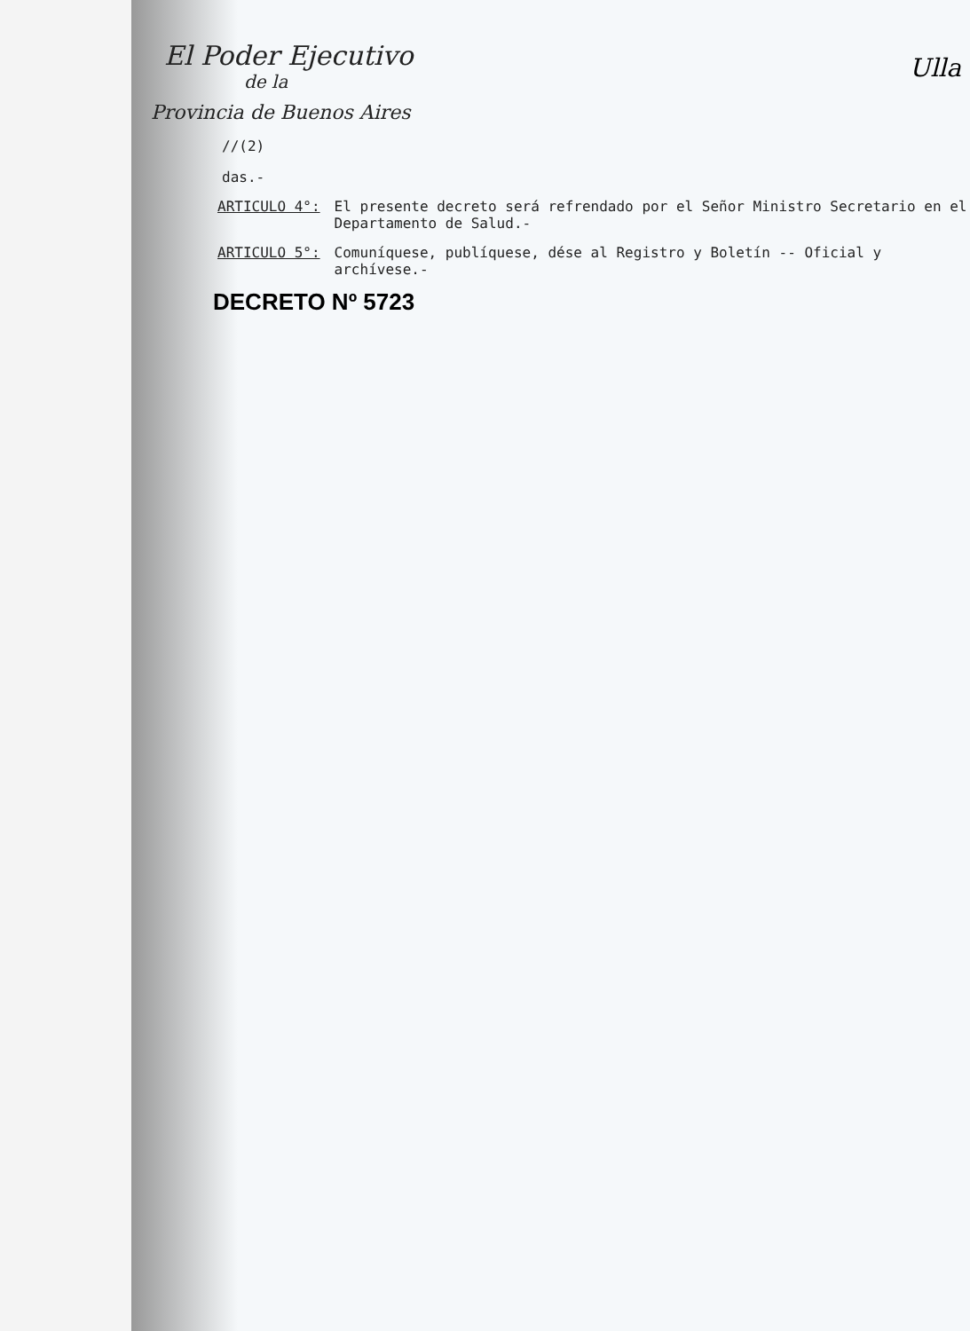Ulla
El Poder Ejecutivo
de la
Provincia de Buenos Aires
//(2)
das.-
ARTICULO 4°: El presente decreto será refrendado por el Señor Ministro Secretario en el Departamento de Salud.-
ARTICULO 5°: Comuníquese, publíquese, dése al Registro y Boletín -- Oficial y archívese.-
DECRETO Nº 5723